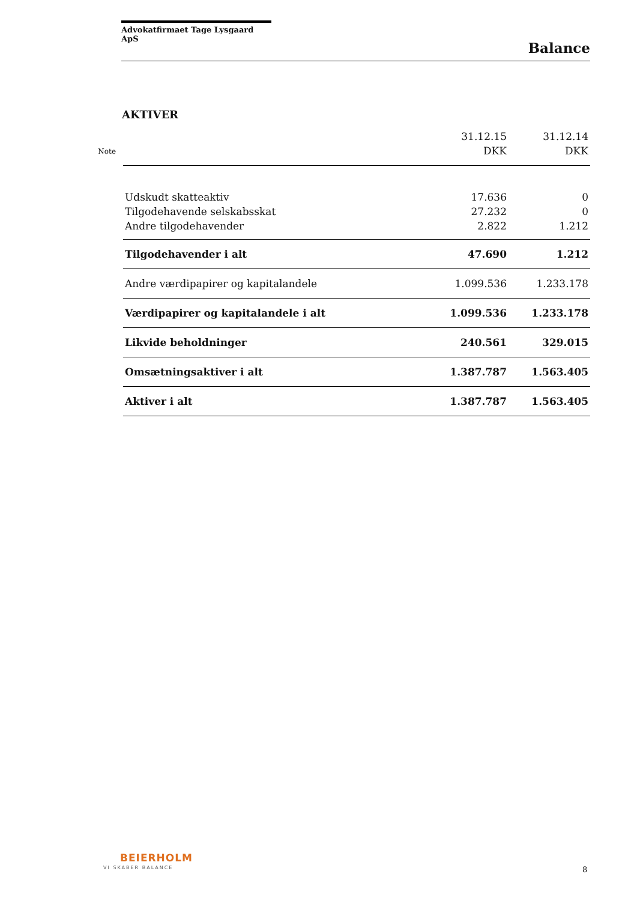Advokatfirmaet Tage Lysgaard ApS
Balance
AKTIVER
| Note | | 31.12.15 DKK | 31.12.14 DKK |
| --- | --- | --- | --- |
| | Udskudt skatteaktiv | 17.636 | 0 |
| | Tilgodehavende selskabsskat | 27.232 | 0 |
| | Andre tilgodehavender | 2.822 | 1.212 |
| | Tilgodehavender i alt | 47.690 | 1.212 |
| | Andre værdipapirer og kapitalandele | 1.099.536 | 1.233.178 |
| | Værdipapirer og kapitalandele i alt | 1.099.536 | 1.233.178 |
| | Likvide beholdninger | 240.561 | 329.015 |
| | Omsætningsaktiver i alt | 1.387.787 | 1.563.405 |
| | Aktiver i alt | 1.387.787 | 1.563.405 |
BEIERHOLM
VI SKABER BALANCE 8